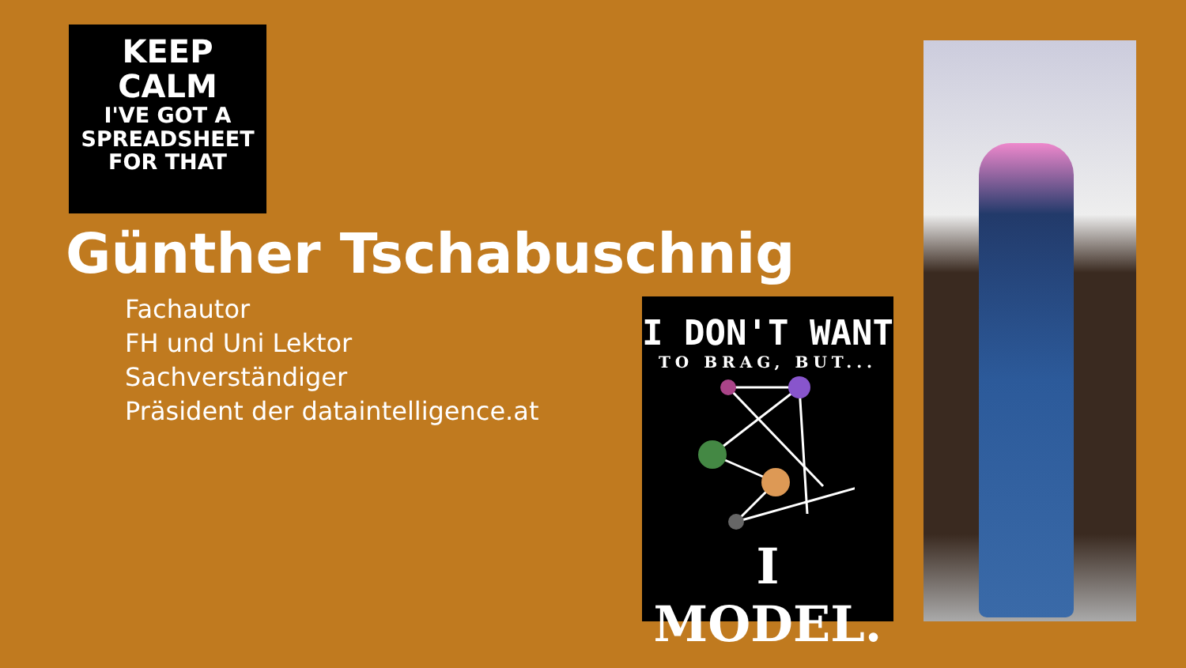KEEP
CALM
I'VE GOT A
SPREADSHEET
FOR THAT
Günther Tschabuschnig
Fachautor
FH und Uni Lektor
Sachverständiger
Präsident der dataintelligence.at
I DON'T WANT
TO BRAG, BUT...
I MODEL.